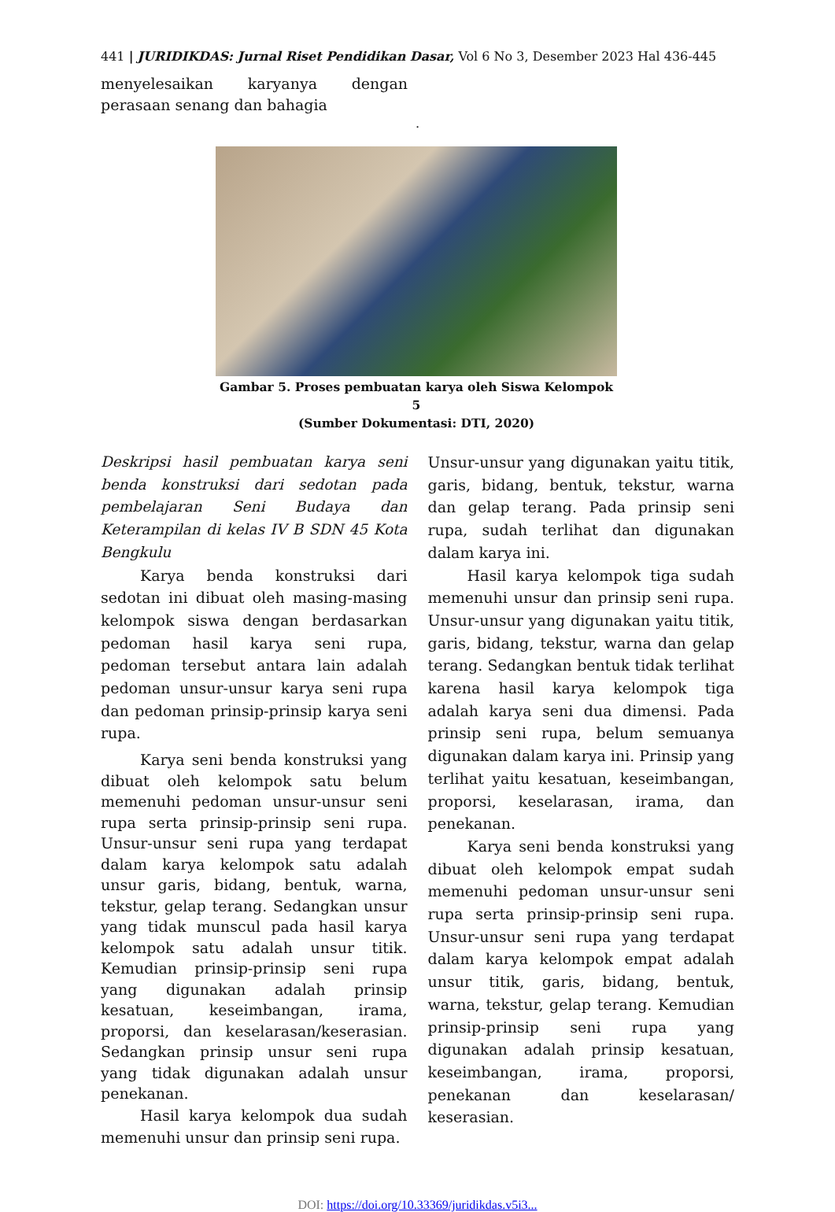441 | JURIDIKDAS: Jurnal Riset Pendidikan Dasar, Vol 6 No 3, Desember 2023 Hal 436-445
menyelesaikan karyanya dengan perasaan senang dan bahagia
.
Gambar 5. Proses pembuatan karya oleh Siswa Kelompok 5
(Sumber Dokumentasi: DTI, 2020)
Deskripsi hasil pembuatan karya seni benda konstruksi dari sedotan pada pembelajaran Seni Budaya dan Keterampilan di kelas IV B SDN 45 Kota Bengkulu
Karya benda konstruksi dari sedotan ini dibuat oleh masing-masing kelompok siswa dengan berdasarkan pedoman hasil karya seni rupa, pedoman tersebut antara lain adalah pedoman unsur-unsur karya seni rupa dan pedoman prinsip-prinsip karya seni rupa.
Karya seni benda konstruksi yang dibuat oleh kelompok satu belum memenuhi pedoman unsur-unsur seni rupa serta prinsip-prinsip seni rupa. Unsur-unsur seni rupa yang terdapat dalam karya kelompok satu adalah unsur garis, bidang, bentuk, warna, tekstur, gelap terang. Sedangkan unsur yang tidak munscul pada hasil karya kelompok satu adalah unsur titik. Kemudian prinsip-prinsip seni rupa yang digunakan adalah prinsip kesatuan, keseimbangan, irama, proporsi, dan keselarasan/keserasian. Sedangkan prinsip unsur seni rupa yang tidak digunakan adalah unsur penekanan.
Hasil karya kelompok dua sudah memenuhi unsur dan prinsip seni rupa.
Unsur-unsur yang digunakan yaitu titik, garis, bidang, bentuk, tekstur, warna dan gelap terang. Pada prinsip seni rupa, sudah terlihat dan digunakan dalam karya ini.
Hasil karya kelompok tiga sudah memenuhi unsur dan prinsip seni rupa. Unsur-unsur yang digunakan yaitu titik, garis, bidang, tekstur, warna dan gelap terang. Sedangkan bentuk tidak terlihat karena hasil karya kelompok tiga adalah karya seni dua dimensi. Pada prinsip seni rupa, belum semuanya digunakan dalam karya ini. Prinsip yang terlihat yaitu kesatuan, keseimbangan, proporsi, keselarasan, irama, dan penekanan.
Karya seni benda konstruksi yang dibuat oleh kelompok empat sudah memenuhi pedoman unsur-unsur seni rupa serta prinsip-prinsip seni rupa. Unsur-unsur seni rupa yang terdapat dalam karya kelompok empat adalah unsur titik, garis, bidang, bentuk, warna, tekstur, gelap terang. Kemudian prinsip-prinsip seni rupa yang digunakan adalah prinsip kesatuan, keseimbangan, irama, proporsi, penekanan dan keselarasan/ keserasian.
DOI: https://doi.org/10.33369/juridikdas.v5i3...